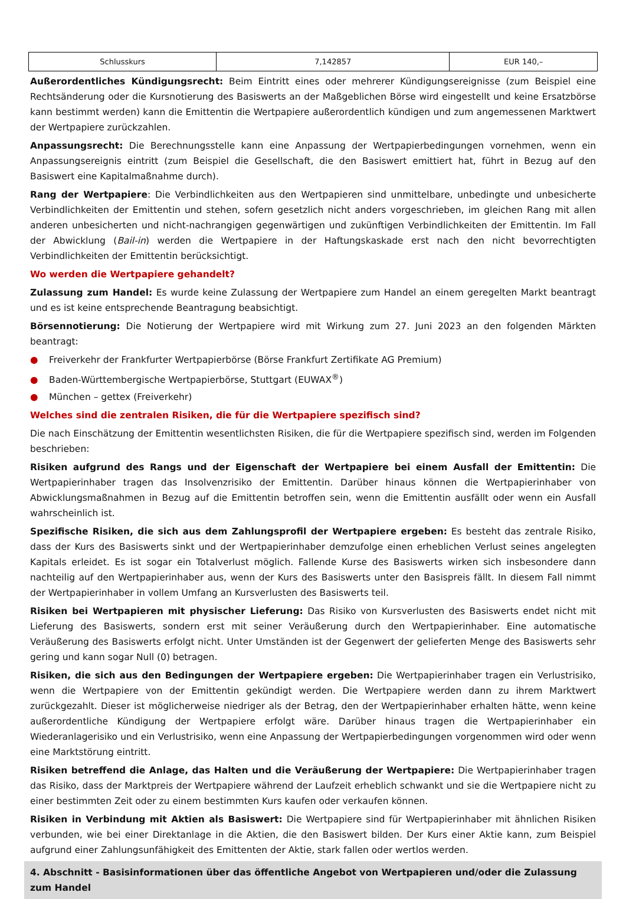| Schlusskurs | 7,142857 | EUR 140,– |
Außerordentliches Kündigungsrecht: Beim Eintritt eines oder mehrerer Kündigungsereignisse (zum Beispiel eine Rechtsänderung oder die Kursnotierung des Basiswerts an der Maßgeblichen Börse wird eingestellt und keine Ersatzbörse kann bestimmt werden) kann die Emittentin die Wertpapiere außerordentlich kündigen und zum angemessenen Marktwert der Wertpapiere zurückzahlen.
Anpassungsrecht: Die Berechnungsstelle kann eine Anpassung der Wertpapierbedingungen vornehmen, wenn ein Anpassungsereignis eintritt (zum Beispiel die Gesellschaft, die den Basiswert emittiert hat, führt in Bezug auf den Basiswert eine Kapitalmaßnahme durch).
Rang der Wertpapiere: Die Verbindlichkeiten aus den Wertpapieren sind unmittelbare, unbedingte und unbesicherte Verbindlichkeiten der Emittentin und stehen, sofern gesetzlich nicht anders vorgeschrieben, im gleichen Rang mit allen anderen unbesicherten und nicht-nachrangigen gegenwärtigen und zukünftigen Verbindlichkeiten der Emittentin. Im Fall der Abwicklung (Bail-in) werden die Wertpapiere in der Haftungskaskade erst nach den nicht bevorrechtigten Verbindlichkeiten der Emittentin berücksichtigt.
Wo werden die Wertpapiere gehandelt?
Zulassung zum Handel: Es wurde keine Zulassung der Wertpapiere zum Handel an einem geregelten Markt beantragt und es ist keine entsprechende Beantragung beabsichtigt.
Börsennotierung: Die Notierung der Wertpapiere wird mit Wirkung zum 27. Juni 2023 an den folgenden Märkten beantragt:
● Freiverkehr der Frankfurter Wertpapierbörse (Börse Frankfurt Zertifikate AG Premium)
● Baden-Württembergische Wertpapierbörse, Stuttgart (EUWAX<sup>®</sup>)
● München – gettex (Freiverkehr)
Welches sind die zentralen Risiken, die für die Wertpapiere spezifisch sind?
Die nach Einschätzung der Emittentin wesentlichsten Risiken, die für die Wertpapiere spezifisch sind, werden im Folgenden beschrieben:
Risiken aufgrund des Rangs und der Eigenschaft der Wertpapiere bei einem Ausfall der Emittentin: Die Wertpapierinhaber tragen das Insolvenzrisiko der Emittentin. Darüber hinaus können die Wertpapierinhaber von Abwicklungsmaßnahmen in Bezug auf die Emittentin betroffen sein, wenn die Emittentin ausfällt oder wenn ein Ausfall wahrscheinlich ist.
Spezifische Risiken, die sich aus dem Zahlungsprofil der Wertpapiere ergeben: Es besteht das zentrale Risiko, dass der Kurs des Basiswerts sinkt und der Wertpapierinhaber demzufolge einen erheblichen Verlust seines angelegten Kapitals erleidet. Es ist sogar ein Totalverlust möglich. Fallende Kurse des Basiswerts wirken sich insbesondere dann nachteilig auf den Wertpapierinhaber aus, wenn der Kurs des Basiswerts unter den Basispreis fällt. In diesem Fall nimmt der Wertpapierinhaber in vollem Umfang an Kursverlusten des Basiswerts teil.
Risiken bei Wertpapieren mit physischer Lieferung: Das Risiko von Kursverlusten des Basiswerts endet nicht mit Lieferung des Basiswerts, sondern erst mit seiner Veräußerung durch den Wertpapierinhaber. Eine automatische Veräußerung des Basiswerts erfolgt nicht. Unter Umständen ist der Gegenwert der gelieferten Menge des Basiswerts sehr gering und kann sogar Null (0) betragen.
Risiken, die sich aus den Bedingungen der Wertpapiere ergeben: Die Wertpapierinhaber tragen ein Verlustrisiko, wenn die Wertpapiere von der Emittentin gekündigt werden. Die Wertpapiere werden dann zu ihrem Marktwert zurückgezahlt. Dieser ist möglicherweise niedriger als der Betrag, den der Wertpapierinhaber erhalten hätte, wenn keine außerordentliche Kündigung der Wertpapiere erfolgt wäre. Darüber hinaus tragen die Wertpapierinhaber ein Wiederanlagerisiko und ein Verlustrisiko, wenn eine Anpassung der Wertpapierbedingungen vorgenommen wird oder wenn eine Marktstörung eintritt.
Risiken betreffend die Anlage, das Halten und die Veräußerung der Wertpapiere: Die Wertpapierinhaber tragen das Risiko, dass der Marktpreis der Wertpapiere während der Laufzeit erheblich schwankt und sie die Wertpapiere nicht zu einer bestimmten Zeit oder zu einem bestimmten Kurs kaufen oder verkaufen können.
Risiken in Verbindung mit Aktien als Basiswert: Die Wertpapiere sind für Wertpapierinhaber mit ähnlichen Risiken verbunden, wie bei einer Direktanlage in die Aktien, die den Basiswert bilden. Der Kurs einer Aktie kann, zum Beispiel aufgrund einer Zahlungsunfähigkeit des Emittenten der Aktie, stark fallen oder wertlos werden.
4. Abschnitt - Basisinformationen über das öffentliche Angebot von Wertpapieren und/oder die Zulassung zum Handel